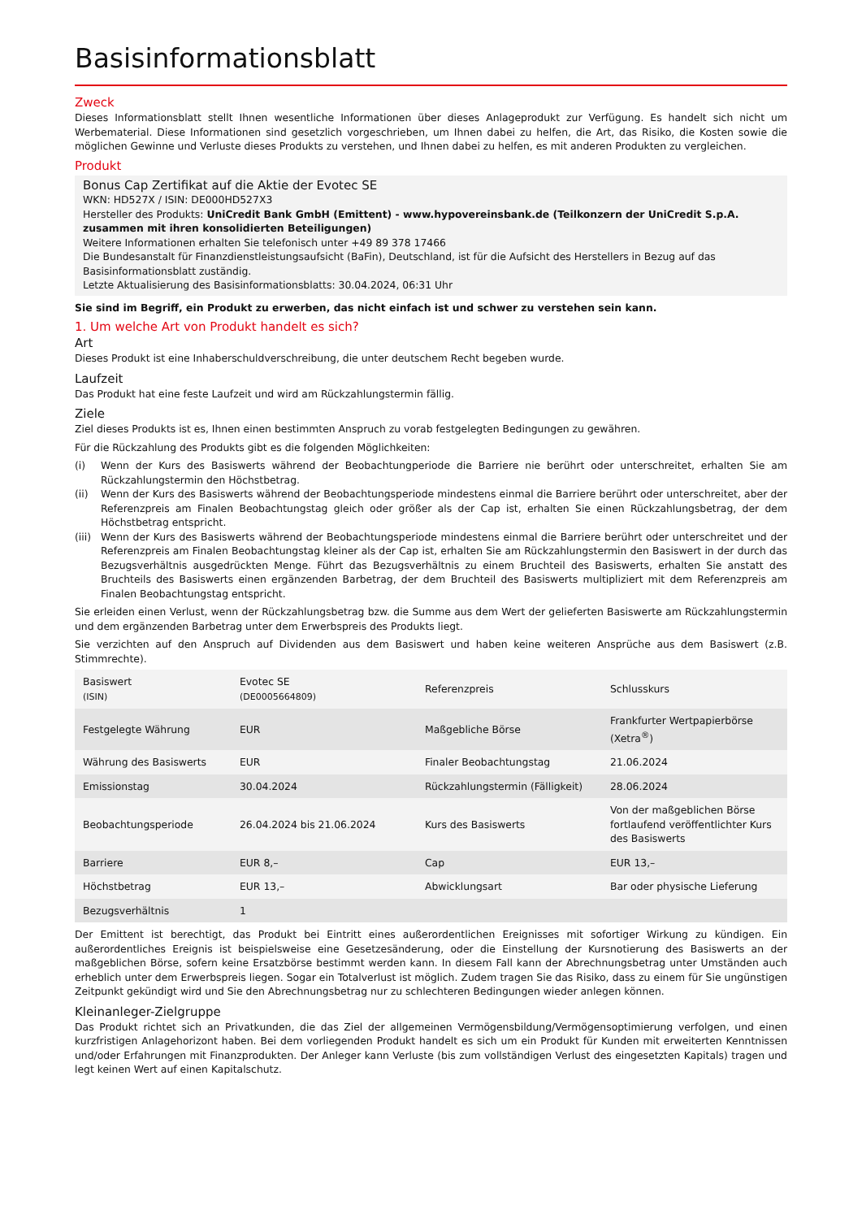Basisinformationsblatt
Zweck
Dieses Informationsblatt stellt Ihnen wesentliche Informationen über dieses Anlageprodukt zur Verfügung. Es handelt sich nicht um Werbematerial. Diese Informationen sind gesetzlich vorgeschrieben, um Ihnen dabei zu helfen, die Art, das Risiko, die Kosten sowie die möglichen Gewinne und Verluste dieses Produkts zu verstehen, und Ihnen dabei zu helfen, es mit anderen Produkten zu vergleichen.
Produkt
Bonus Cap Zertifikat auf die Aktie der Evotec SE
WKN: HD527X / ISIN: DE000HD527X3
Hersteller des Produkts: UniCredit Bank GmbH (Emittent) - www.hypovereinsbank.de (Teilkonzern der UniCredit S.p.A. zusammen mit ihren konsolidierten Beteiligungen)
Weitere Informationen erhalten Sie telefonisch unter +49 89 378 17466
Die Bundesanstalt für Finanzdienstleistungsaufsicht (BaFin), Deutschland, ist für die Aufsicht des Herstellers in Bezug auf das Basisinformationsblatt zuständig.
Letzte Aktualisierung des Basisinformationsblatts: 30.04.2024, 06:31 Uhr
Sie sind im Begriff, ein Produkt zu erwerben, das nicht einfach ist und schwer zu verstehen sein kann.
1. Um welche Art von Produkt handelt es sich?
Art
Dieses Produkt ist eine Inhaberschuldverschreibung, die unter deutschem Recht begeben wurde.
Laufzeit
Das Produkt hat eine feste Laufzeit und wird am Rückzahlungstermin fällig.
Ziele
Ziel dieses Produkts ist es, Ihnen einen bestimmten Anspruch zu vorab festgelegten Bedingungen zu gewähren.
Für die Rückzahlung des Produkts gibt es die folgenden Möglichkeiten:
(i) Wenn der Kurs des Basiswerts während der Beobachtungperiode die Barriere nie berührt oder unterschreitet, erhalten Sie am Rückzahlungstermin den Höchstbetrag.
(ii) Wenn der Kurs des Basiswerts während der Beobachtungsperiode mindestens einmal die Barriere berührt oder unterschreitet, aber der Referenzpreis am Finalen Beobachtungstag gleich oder größer als der Cap ist, erhalten Sie einen Rückzahlungsbetrag, der dem Höchstbetrag entspricht.
(iii) Wenn der Kurs des Basiswerts während der Beobachtungsperiode mindestens einmal die Barriere berührt oder unterschreitet und der Referenzpreis am Finalen Beobachtungstag kleiner als der Cap ist, erhalten Sie am Rückzahlungstermin den Basiswert in der durch das Bezugsverhältnis ausgedrückten Menge. Führt das Bezugsverhältnis zu einem Bruchteil des Basiswerts, erhalten Sie anstatt des Bruchteils des Basiswerts einen ergänzenden Barbetrag, der dem Bruchteil des Basiswerts multipliziert mit dem Referenzpreis am Finalen Beobachtungstag entspricht.
Sie erleiden einen Verlust, wenn der Rückzahlungsbetrag bzw. die Summe aus dem Wert der gelieferten Basiswerte am Rückzahlungstermin und dem ergänzenden Barbetrag unter dem Erwerbspreis des Produkts liegt.
Sie verzichten auf den Anspruch auf Dividenden aus dem Basiswert und haben keine weiteren Ansprüche aus dem Basiswert (z.B. Stimmrechte).
| Basiswert (ISIN) | Evotec SE (DE0005664809) | Referenzpreis | Schlusskurs |
| Festgelegte Währung | EUR | Maßgebliche Börse | Frankfurter Wertpapierbörse (Xetra<sup>®</sup>) |
| Währung des Basiswerts | EUR | Finaler Beobachtungstag | 21.06.2024 |
| Emissionstag | 30.04.2024 | Rückzahlungstermin (Fälligkeit) | 28.06.2024 |
| Beobachtungsperiode | 26.04.2024 bis 21.06.2024 | Kurs des Basiswerts | Von der maßgeblichen Börse fortlaufend veröffentlichter Kurs des Basiswerts |
| Barriere | EUR 8,– | Cap | EUR 13,– |
| Höchstbetrag | EUR 13,– | Abwicklungsart | Bar oder physische Lieferung |
| Bezugsverhältnis | 1 | | |
Der Emittent ist berechtigt, das Produkt bei Eintritt eines außerordentlichen Ereignisses mit sofortiger Wirkung zu kündigen. Ein außerordentliches Ereignis ist beispielsweise eine Gesetzesänderung, oder die Einstellung der Kursnotierung des Basiswerts an der maßgeblichen Börse, sofern keine Ersatzbörse bestimmt werden kann. In diesem Fall kann der Abrechnungsbetrag unter Umständen auch erheblich unter dem Erwerbspreis liegen. Sogar ein Totalverlust ist möglich. Zudem tragen Sie das Risiko, dass zu einem für Sie ungünstigen Zeitpunkt gekündigt wird und Sie den Abrechnungsbetrag nur zu schlechteren Bedingungen wieder anlegen können.
Kleinanleger-Zielgruppe
Das Produkt richtet sich an Privatkunden, die das Ziel der allgemeinen Vermögensbildung/Vermögensoptimierung verfolgen, und einen kurzfristigen Anlagehorizont haben. Bei dem vorliegenden Produkt handelt es sich um ein Produkt für Kunden mit erweiterten Kenntnissen und/oder Erfahrungen mit Finanzprodukten. Der Anleger kann Verluste (bis zum vollständigen Verlust des eingesetzten Kapitals) tragen und legt keinen Wert auf einen Kapitalschutz.